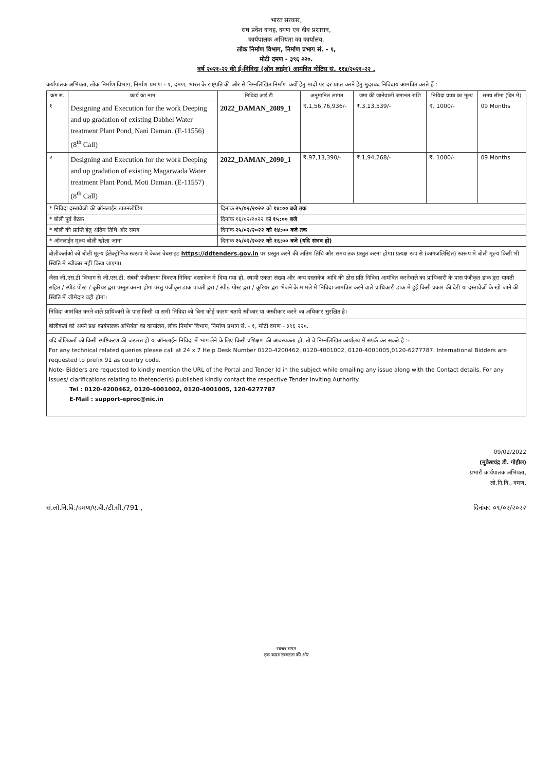भारत सरकार,
संघ प्रदेश दानह, दमण एव दीव प्रशासन,
कार्यपालक अभियंता का कार्यालय,
लोक निर्माण विभाग, निर्माण प्रभाग सं. - १,
मोटी दमण - ३९६ २२०.
वर्ष २०२१-२२ की ई-निविदा (ऑन लाईन) आमंत्रित नोटिस सं. ११४/२०२१-२२ .
कर्यापालक अभियंता, लोक निर्माण विभाग, निर्माण प्रमाण - १, दमण, भारत के राष्ट्रपति की ओर से निम्नलिखित निर्माण कर्यो हेतु मादों पर दर प्राप्त करने हेतु मुदरबंद निविदाय आमंत्रित करते हैं :
| क्रम सं. | कार्य का नाम | निविदा आई.डी | अनुमानित लागत | जमा की जानेवाली जमानत राशि | निविदा प्रपत्र का मूल्य | समय सीमा (दिन में) |
| --- | --- | --- | --- | --- | --- | --- |
| १ | Designing and Execution for the work Deeping and up gradation of existing Dabhel Water treatment Plant Pond, Nani Daman. (E-11556) (8<sup>th</sup> Call) | 2022_DAMAN_2089_1 | ₹.1,56,76,936/- | ₹.3,13,539/- | ₹. 1000/- | 09 Months |
| २ | Designing and Execution for the work Deeping and up gradation of existing Magarwada Water treatment Plant Pond, Moti Daman. (E-11557) (8<sup>th</sup> Call) | 2022_DAMAN_2090_1 | ₹.97,13,390/- | ₹.1,94,268/- | ₹. 1000/- | 09 Months |
| * निविदा दस्तावेजो की ऑनलाईन डाउनलोडिंग | | दिनांक २५/०२/२०२२ को १४:०० बजे तक | | | | |
| * बोली पूर्व बैठक | | दिनांक १६/०२/२०२२ को १५:०० बजे | | | | |
| * बोली की प्राप्ति हेतु अंतिम तिथि और समय | | दिनांक २५/०२/२०२२ को १४:०० बजे तक | | | | |
| * ऑनलाईन मूल्य बोली खोला जाना | | दिनांक २५/०२/२०२२ को १६:०० बजे (यदि संभव हो) | | | | |
बोलीकर्ताओ को बोली मूल्य ईलेक्ट्रोनिक स्वरूप मे केवल वेबसाइट https://ddtenders.gov.in पर प्रस्तुत करने की अंतिम तिथि और समय तक प्रस्तुत करना होगा। प्रत्यक्ष रूप से (कागजलिखित) स्वरूप मे बोली मूल्य किसी भी स्थिति मे स्वीकार नहीं किया जाएगा।
जैसा जी.एस.टी विभाग से जी.एस.टी. संबंधी पंजीकरण विवरण निविदा दस्तावेज मे दिया गया हो, स्थायी एकता संख्या और अन्य दस्तावेज आदि की ठोस प्रति निविदा आमंत्रित करनेवाले का प्राधिकारी के पास पंजीकृत डाक द्वरा पावती सहित / स्पीड पोस्ट / कूरियर द्वरा पस्तुत करना होगा परंतु पंजीकृत डाक पावती द्वरा / स्पीड पोस्ट द्वरा / कूरियर द्वरा भेजने के मामले मे निविदा आमंत्रित करने वाले प्राधिकारी डाक मे हुई किसी प्रकार की देरी या दस्तावेजों के खो जाने की स्थिति में जीमेदार वही होगा।
निविदा आमंत्रित करने वाले प्राधिकारी के पास किसी या सभी निविदा को बिना कोई कारण बताये स्वीकार या अस्वीकार करने का अधिकार सुरक्षित है।
बोलीकर्ता को अपने प्रश्न कार्यपालक अभियंता का कार्यालय, लोक निर्माण विभाग, निर्माण प्रभाग सं. - १, मोटी दमण - ३९६ २२०.
यदि बोलिकर्ता को किसी स्पष्टिकरण की जरूरत हो या ऑनलाईन निविदा में भाग लेने के लिए किसी प्रशिक्षण की आवस्यकता हो, तो वे निम्नलिखित कार्यालय में संपर्क कर सकते है :-
For any technical related queries please call at 24 x 7 Help Desk Number 0120-4200462, 0120-4001002, 0120-4001005,0120-6277787. International Bidders are requested to prefix 91 as country code.
Note- Bidders are requested to kindly mention the URL of the Portal and Tender Id in the subject while emailing any issue along with the Contact details. For any issues/ clarifications relating to thetender(s) published kindly contact the respective Tender Inviting Authority.
Tel : 0120-4200462, 0120-4001002, 0120-4001005, 120-6277787
E-Mail : support-eproc@nic.in
09/02/2022
(मुकेशचंद्र डी. गोहील)
प्रभारी कार्यपालक अभियंता,
लो.नि.वि., दमण,
सं.लो.नि.वि./दमण/ए.बी./टी.सी./791 , दिनांक: ०९/०२/२०२२
स्वच्छ भारत
एक कदम स्वच्छता की ओर